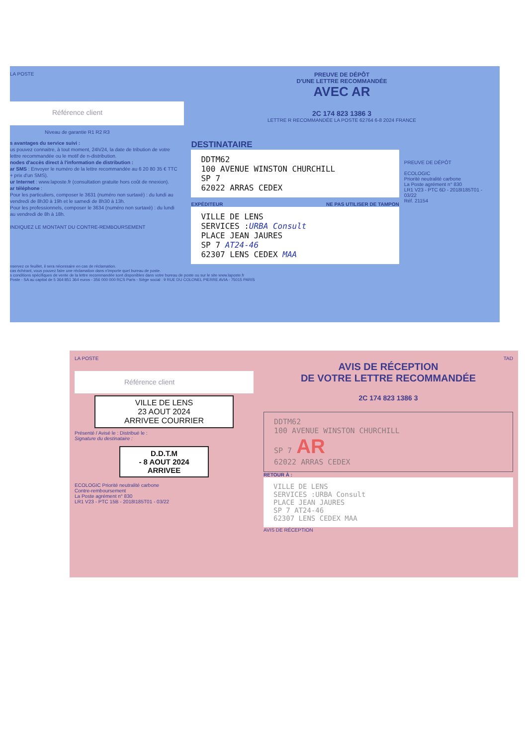LA POSTE
Référence client
Niveau de garantie R1 R2 R3
PREUVE DE DÉPÔT
D'UNE LETTRE RECOMMANDÉE
AVEC AR
2C 174 823 1386 3
LETTRE R RECOMMANDÉE LA POSTE 62764 6-8 2024 FRANCE
s avantages du service suivi :
us pouvez connaitre, à tout moment, 24h/24, la date de tribution de votre lettre recommandée ou le motif de n-distribution.
nodes d'accès direct à l'information de distribution :
ar SMS : Envoyer le numéro de la lettre recommandée au 6 20 80 35 € TTC + prix d'un SMS).
ur Internet : www.laposte.fr (consultation gratuite hors coût de nnexion).
ar téléphone :
Pour les particuliers, composer le 3631 (numéro non surtaxé) : du lundi au vendredi de 8h30 à 19h et le samedi de 8h30 à 13h.
Pour les professionnels, composer le 3634 (numéro non surtaxé) : du lundi au vendredi de 8h à 18h.
INDIQUEZ LE MONTANT DU CONTRE-REMBOURSEMENT
DESTINATAIRE
DDTM62
100 AVENUE WINSTON CHURCHILL
SP 7
62022 ARRAS CEDEX
EXPÉDITEUR NE PAS UTILISER DE TAMPON
VILLE DE LENS
SERVICES :URBA Consult
PLACE JEAN JAURES
SP 7 AT24-46
62307 LENS CEDEX MAA
PREUVE DE DÉPÔT
ECOLOGIC
Priorité neutralité carbone
La Poste agrément n° 830
LR1 V23 - PTC 6D - 2018I185T01 - 03/22
Réf. 21154
nservez ce feuillet, il sera nécessaire en cas de réclamation.
cas échéant, vous pouvez faire une réclamation dans n'importe quel bureau de poste.
s conditions spécifiques de vente de la lettre recommandée sont disponibles dans votre bureau de poste ou sur le site www.laposte.fr
Poste - SA au capital de 5 364 851 364 euros - 356 000 000 RCS Paris - Siège social : 9 RUE DU COLONEL PIERRE AVIA - 75015 PARIS
LA POSTE
Référence client
VILLE DE LENS
23 AOUT 2024
ARRIVEE COURRIER
Présenté / Avisé le : Distribué le :
Signature du destinataire :
D.D.T.M
- 8 AOUT 2024
ARRIVEE
ECOLOGIC Priorité neutralité carbone
Contre-remboursement
La Poste agrément n° 830
LR1 V23 - PTC 15B - 2018I185T01 - 03/22
TAD
AVIS DE RÉCEPTION
DE VOTRE LETTRE RECOMMANDÉE
2C 174 823 1386 3
DDTM62
100 AVENUE WINSTON CHURCHILL
SP 7 AR
62022 ARRAS CEDEX
RETOUR À :
VILLE DE LENS
SERVICES :URBA Consult
PLACE JEAN JAURES
SP 7 AT24-46
62307 LENS CEDEX MAA
AVIS DE RÉCEPTION